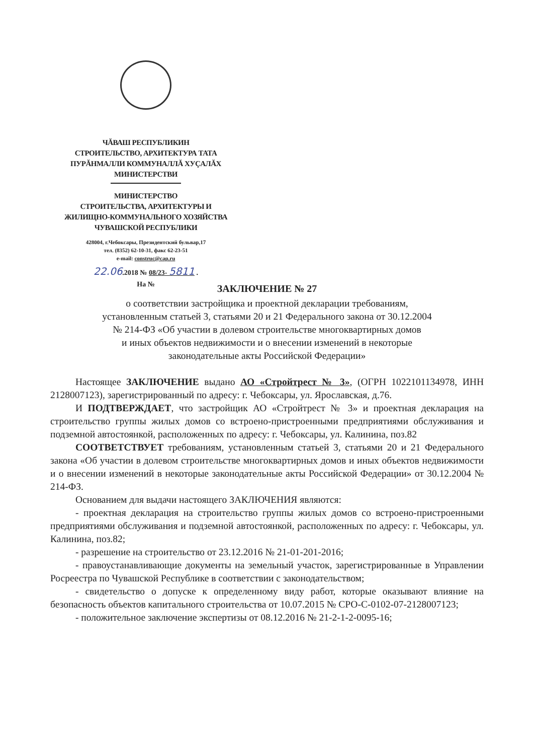ЧĂВАШ РЕСПУБЛИКИН
СТРОИТЕЛЬСТВО, АРХИТЕКТУРА ТАТА
ПУРĂНМАЛЛИ КОММУНАЛЛĂ ХУÇАЛĂХ
МИНИСТЕРСТВИ
МИНИСТЕРСТВО
СТРОИТЕЛЬСТВА, АРХИТЕКТУРЫ И
ЖИЛИЩНО-КОММУНАЛЬНОГО ХОЗЯЙСТВА
ЧУВАШСКОЙ РЕСПУБЛИКИ
428004, г.Чебоксары, Президентский бульвар,17
тел. (8352) 62-10-31, факс 62-23-51
e-mail: construc@cap.ru
22.06.2018 № 08/23- 5811 .
На №
ЗАКЛЮЧЕНИЕ № 27
о соответствии застройщика и проектной декларации требованиям,
установленным статьей 3, статьями 20 и 21 Федерального закона от 30.12.2004
№ 214-ФЗ «Об участии в долевом строительстве многоквартирных домов
и иных объектов недвижимости и о внесении изменений в некоторые
законодательные акты Российской Федерации»
Настоящее ЗАКЛЮЧЕНИЕ выдано АО «Стройтрест № 3», (ОГРН 1022101134978, ИНН 2128007123), зарегистрированный по адресу: г. Чебоксары, ул. Ярославская, д.76.
И ПОДТВЕРЖДАЕТ, что застройщик АО «Стройтрест № 3» и проектная декларация на строительство группы жилых домов со встроено-пристроенными предприятиями обслуживания и подземной автостоянкой, расположенных по адресу: г. Чебоксары, ул. Калинина, поз.82
СООТВЕТСТВУЕТ требованиям, установленным статьей 3, статьями 20 и 21 Федерального закона «Об участии в долевом строительстве многоквартирных домов и иных объектов недвижимости и о внесении изменений в некоторые законодательные акты Российской Федерации» от 30.12.2004 № 214-ФЗ.
Основанием для выдачи настоящего ЗАКЛЮЧЕНИЯ являются:
- проектная декларация на строительство группы жилых домов со встроено-пристроенными предприятиями обслуживания и подземной автостоянкой, расположенных по адресу: г. Чебоксары, ул. Калинина, поз.82;
- разрешение на строительство от 23.12.2016 № 21-01-201-2016;
- правоустанавливающие документы на земельный участок, зарегистрированные в Управлении Росреестра по Чувашской Республике в соответствии с законодательством;
- свидетельство о допуске к определенному виду работ, которые оказывают влияние на безопасность объектов капитального строительства от 10.07.2015 № СРО-С-0102-07-2128007123;
- положительное заключение экспертизы от 08.12.2016 № 21-2-1-2-0095-16;